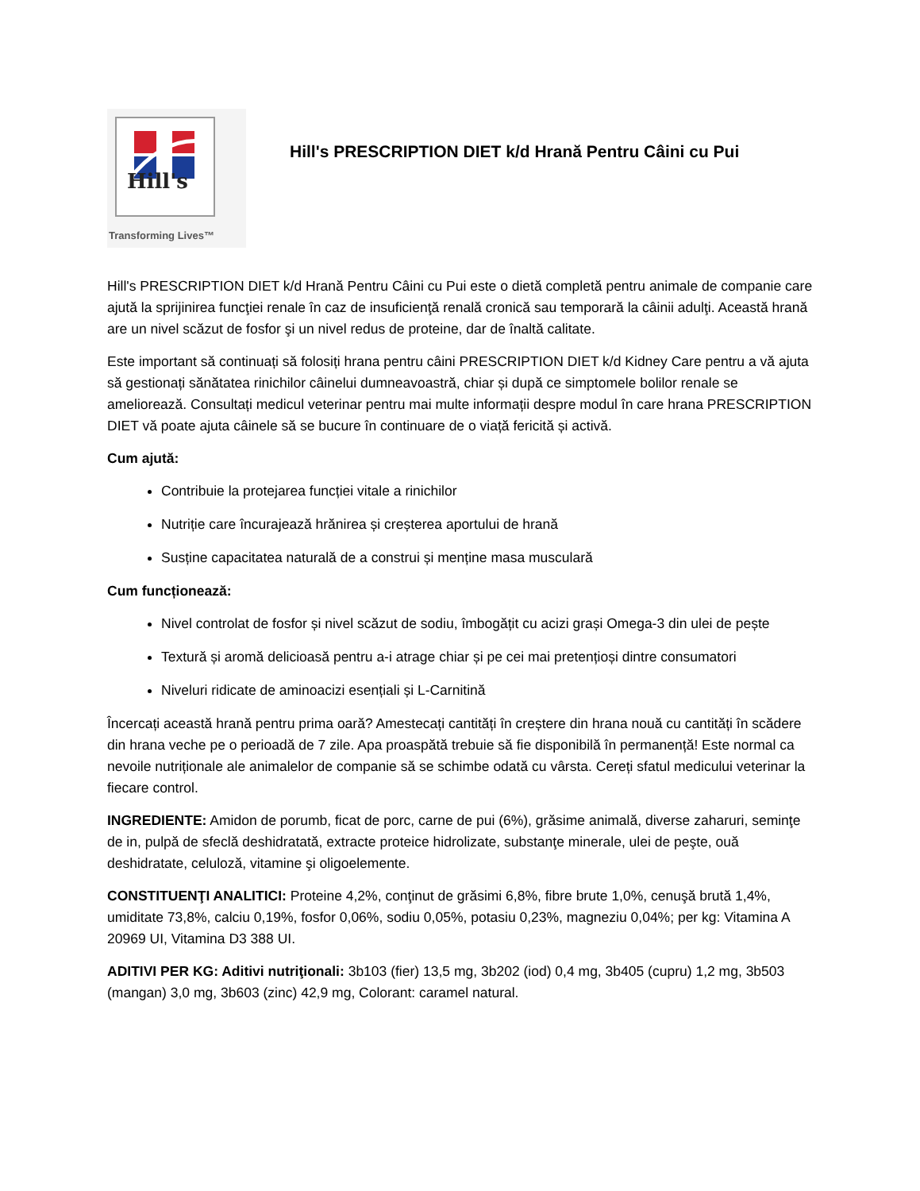Hill's
Transforming Lives™
Hill's PRESCRIPTION DIET k/d Hrană Pentru Câini cu Pui
Hill's PRESCRIPTION DIET k/d Hrană Pentru Câini cu Pui este o dietă completă pentru animale de companie care ajută la sprijinirea funcţiei renale în caz de insuficienţă renală cronică sau temporară la câinii adulţi. Această hrană are un nivel scăzut de fosfor şi un nivel redus de proteine, dar de înaltă calitate.
Este important să continuați să folosiți hrana pentru câini PRESCRIPTION DIET k/d Kidney Care pentru a vă ajuta să gestionați sănătatea rinichilor câinelui dumneavoastră, chiar și după ce simptomele bolilor renale se ameliorează. Consultați medicul veterinar pentru mai multe informații despre modul în care hrana PRESCRIPTION DIET vă poate ajuta câinele să se bucure în continuare de o viață fericită și activă.
Cum ajută:
Contribuie la protejarea funcției vitale a rinichilor
Nutriție care încurajează hrănirea și creșterea aportului de hrană
Susține capacitatea naturală de a construi și menține masa musculară
Cum funcționează:
Nivel controlat de fosfor și nivel scăzut de sodiu, îmbogățit cu acizi grași Omega-3 din ulei de pește
Textură și aromă delicioasă pentru a-i atrage chiar și pe cei mai pretențioși dintre consumatori
Niveluri ridicate de aminoacizi esențiali și L-Carnitină
Încercați această hrană pentru prima oară? Amestecați cantități în creștere din hrana nouă cu cantități în scădere din hrana veche pe o perioadă de 7 zile. Apa proaspătă trebuie să fie disponibilă în permanență! Este normal ca nevoile nutriționale ale animalelor de companie să se schimbe odată cu vârsta. Cereți sfatul medicului veterinar la fiecare control.
INGREDIENTE: Amidon de porumb, ficat de porc, carne de pui (6%), grăsime animală, diverse zaharuri, seminţe de in, pulpă de sfeclă deshidratată, extracte proteice hidrolizate, substanţe minerale, ulei de peşte, ouă deshidratate, celuloză, vitamine şi oligoelemente.
CONSTITUENŢI ANALITICI: Proteine 4,2%, conţinut de grăsimi 6,8%, fibre brute 1,0%, cenuşă brută 1,4%, umiditate 73,8%, calciu 0,19%, fosfor 0,06%, sodiu 0,05%, potasiu 0,23%, magneziu 0,04%; per kg: Vitamina A 20969 UI, Vitamina D3 388 UI.
ADITIVI PER KG: Aditivi nutriţionali: 3b103 (fier) 13,5 mg, 3b202 (iod) 0,4 mg, 3b405 (cupru) 1,2 mg, 3b503 (mangan) 3,0 mg, 3b603 (zinc) 42,9 mg, Colorant: caramel natural.